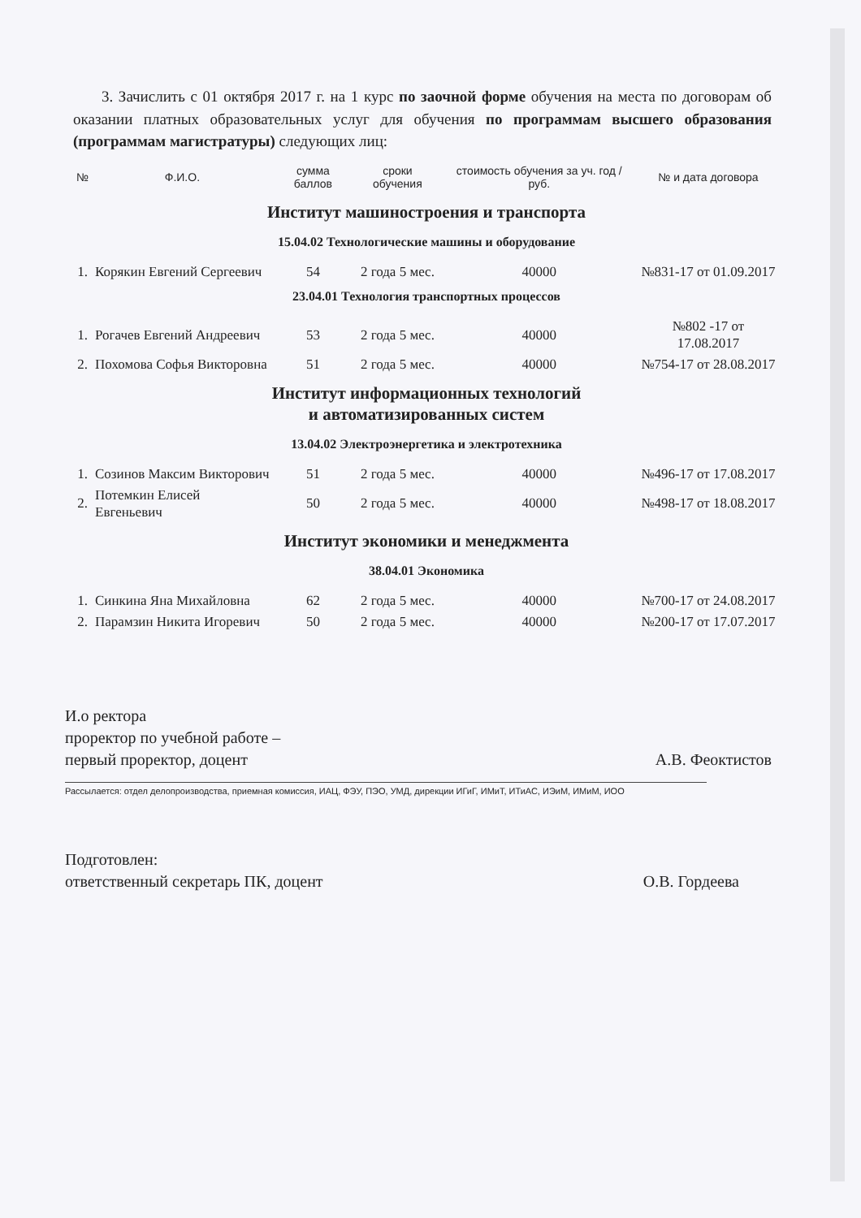3. Зачислить с 01 октября 2017 г. на 1 курс по заочной форме обучения на места по договорам об оказании платных образовательных услуг для обучения по программам высшего образования (программам магистратуры) следующих лиц:
| № | Ф.И.О. | сумма баллов | сроки обучения | стоимость обучения за уч. год / руб. | № и дата договора |
| --- | --- | --- | --- | --- | --- |
| Институт машиностроения и транспорта | | | | | |
| 15.04.02 Технологические машины и оборудование | | | | | |
| 1. | Корякин Евгений Сергеевич | 54 | 2 года 5 мес. | 40000 | №831-17 от 01.09.2017 |
| 23.04.01 Технология транспортных процессов | | | | | |
| 1. | Рогачев Евгений Андреевич | 53 | 2 года 5 мес. | 40000 | №802 -17 от 17.08.2017 |
| 2. | Похомова Софья Викторовна | 51 | 2 года 5 мес. | 40000 | №754-17 от 28.08.2017 |
| Институт информационных технологий и автоматизированных систем | | | | | |
| 13.04.02 Электроэнергетика и электротехника | | | | | |
| 1. | Созинов Максим Викторович | 51 | 2 года 5 мес. | 40000 | №496-17 от 17.08.2017 |
| 2. | Потемкин Елисей Евгеньевич | 50 | 2 года 5 мес. | 40000 | №498-17 от 18.08.2017 |
| Институт экономики и менеджмента | | | | | |
| 38.04.01 Экономика | | | | | |
| 1. | Синкина Яна Михайловна | 62 | 2 года 5 мес. | 40000 | №700-17 от 24.08.2017 |
| 2. | Парамзин Никита Игоревич | 50 | 2 года 5 мес. | 40000 | №200-17 от 17.07.2017 |
И.о ректора
проректор по учебной работе –
первый проректор, доцент
А.В. Феоктистов
Рассылается: отдел делопроизводства, приемная комиссия, ИАЦ, ФЭУ, ПЭО, УМД, дирекции ИГиГ, ИМиТ, ИТиАС, ИЭиМ, ИМиМ, ИОО
Подготовлен:
ответственный секретарь ПК, доцент
О.В. Гордеева